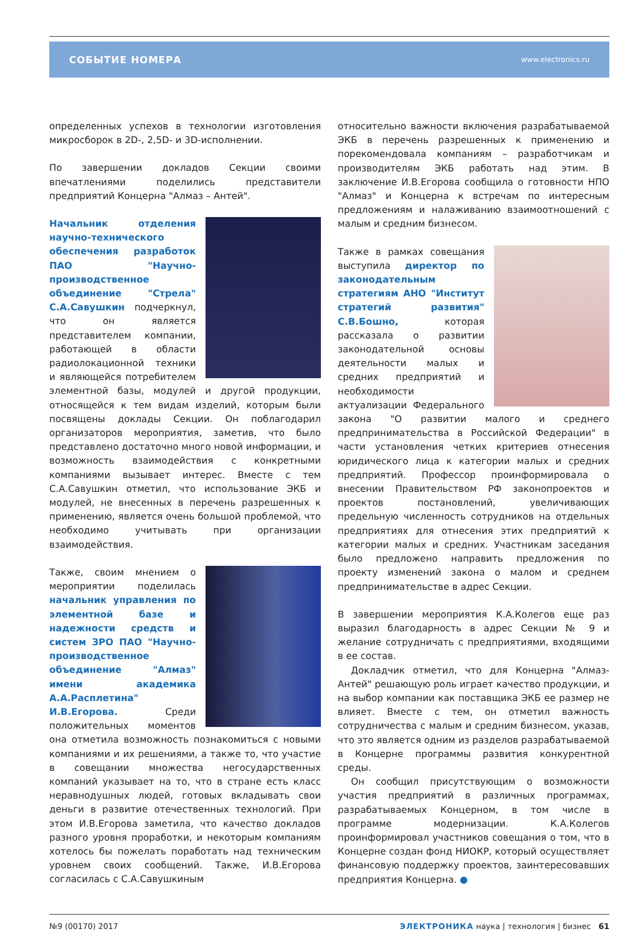СОБЫТИЕ НОМЕРА www.electronics.ru
определенных успехов в технологии изготовления микросборок в 2D-, 2,5D- и 3D-исполнении.
По завершении докладов Секции своими впечатлениями поделились представители предприятий Концерна "Алмаз – Антей".
Начальник отделения научно-технического обеспечения разработок ПАО "Научно-производственное объединение "Стрела" С.А.Савушкин подчеркнул, что он является представителем компании, работающей в области радиолокационной техники и являющейся потребителем элементной базы, модулей и другой продукции, относящейся к тем видам изделий, которым были посвящены доклады Секции. Он поблагодарил организаторов мероприятия, заметив, что было представлено достаточно много новой информации, и возможность взаимодействия с конкретными компаниями вызывает интерес. Вместе с тем С.А.Савушкин отметил, что использование ЭКБ и модулей, не внесенных в перечень разрешенных к применению, является очень большой проблемой, что необходимо учитывать при организации взаимодействия.
Также, своим мнением о мероприятии поделилась начальник управления по элементной базе и надежности средств и систем ЗРО ПАО "Научно-производственное объединение "Алмаз" имени академика А.А.Расплетина" И.В.Егорова. Среди положительных моментов она отметила возможность познакомиться с новыми компаниями и их решениями, а также то, что участие в совещании множества негосударственных компаний указывает на то, что в стране есть класс неравнодушных людей, готовых вкладывать свои деньги в развитие отечественных технологий. При этом И.В.Егорова заметила, что качество докладов разного уровня проработки, и некоторым компаниям хотелось бы пожелать поработать над техническим уровнем своих сообщений. Также, И.В.Егорова согласилась с С.А.Савушкиным
относительно важности включения разрабатываемой ЭКБ в перечень разрешенных к применению и порекомендовала компаниям – разработчикам и производителям ЭКБ работать над этим. В заключение И.В.Егорова сообщила о готовности НПО "Алмаз" и Концерна к встречам по интересным предложениям и налаживанию взаимоотношений с малым и средним бизнесом.
Также в рамках совещания выступила директор по законодательным стратегиям АНО "Институт стратегий развития" С.В.Бошно, которая рассказала о развитии законодательной основы деятельности малых и средних предприятий и необходимости актуализации Федерального закона "О развитии малого и среднего предпринимательства в Российской Федерации" в части установления четких критериев отнесения юридического лица к категории малых и средних предприятий. Профессор проинформировала о внесении Правительством РФ законопроектов и проектов постановлений, увеличивающих предельную численность сотрудников на отдельных предприятиях для отнесения этих предприятий к категории малых и средних. Участникам заседания было предложено направить предложения по проекту изменений закона о малом и среднем предпринимательстве в адрес Секции.
В завершении мероприятия К.А.Колегов еще раз выразил благодарность в адрес Секции № 9 и желание сотрудничать с предприятиями, входящими в ее состав.
Докладчик отметил, что для Концерна "Алмаз-Антей" решающую роль играет качество продукции, и на выбор компании как поставщика ЭКБ ее размер не влияет. Вместе с тем, он отметил важность сотрудничества с малым и средним бизнесом, указав, что это является одним из разделов разрабатываемой в Концерне программы развития конкурентной среды.
Он сообщил присутствующим о возможности участия предприятий в различных программах, разрабатываемых Концерном, в том числе в программе модернизации. К.А.Колегов проинформировал участников совещания о том, что в Концерне создан фонд НИОКР, который осуществляет финансовую поддержку проектов, заинтересовавших предприятия Концерна. ●
№9 (00170) 2017 ЭЛЕКТРОНИКА наука | технология | бизнес 61